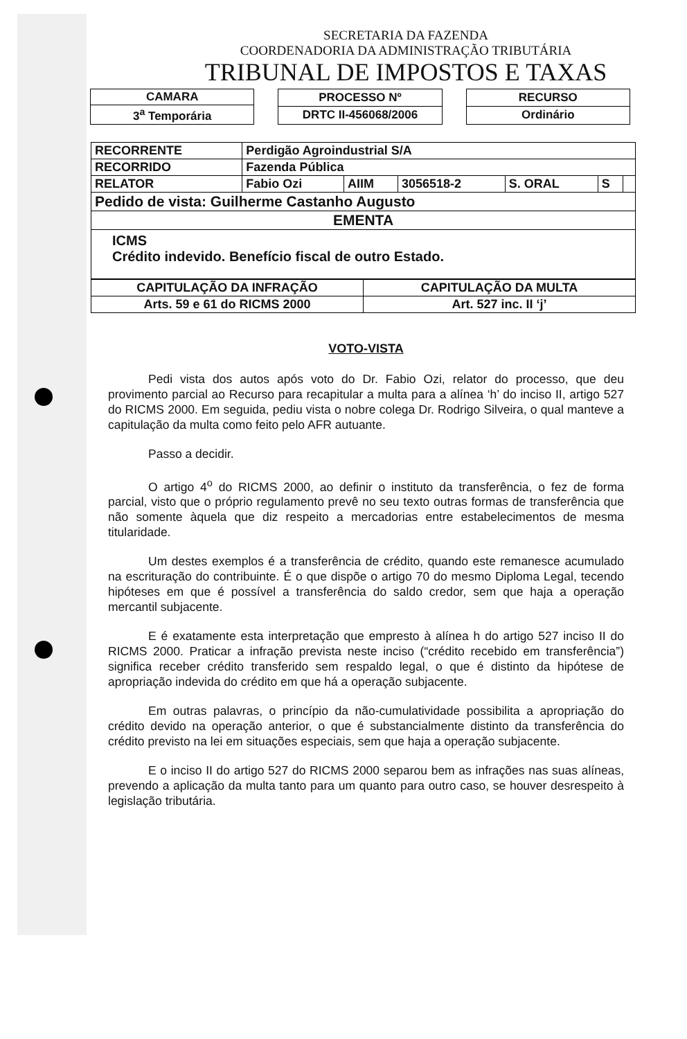SECRETARIA DA FAZENDA
COORDENADORIA DA ADMINISTRAÇÃO TRIBUTÁRIA
TRIBUNAL DE IMPOSTOS E TAXAS
| CAMARA |
| 3<sup>a</sup> Temporária |
| PROCESSO Nº |
| DRTC II-456068/2006 |
| RECURSO |
| Ordinário |
| RECORRENTE | Perdigão Agroindustrial S/A | | | | | |
| RECORRIDO | Fazenda Pública | | | | | |
| RELATOR | Fabio Ozi | AIIM | 3056518-2 | S. ORAL | S | |
| Pedido de vista: Guilherme Castanho Augusto | | | | | | |
| EMENTA | | | | | | |
| ICMS Crédito indevido. Benefício fiscal de outro Estado. | | | | | | |
| CAPITULAÇÃO DA INFRAÇÃO | CAPITULAÇÃO DA MULTA |
| Arts. 59 e 61 do RICMS 2000 | Art. 527 inc. II ‘j’ |
VOTO-VISTA
Pedi vista dos autos após voto do Dr. Fabio Ozi, relator do processo, que deu provimento parcial ao Recurso para recapitular a multa para a alínea ‘h’ do inciso II, artigo 527 do RICMS 2000. Em seguida, pediu vista o nobre colega Dr. Rodrigo Silveira, o qual manteve a capitulação da multa como feito pelo AFR autuante.
Passo a decidir.
O artigo 4<sup>o</sup> do RICMS 2000, ao definir o instituto da transferência, o fez de forma parcial, visto que o próprio regulamento prevê no seu texto outras formas de transferência que não somente àquela que diz respeito a mercadorias entre estabelecimentos de mesma titularidade.
Um destes exemplos é a transferência de crédito, quando este remanesce acumulado na escrituração do contribuinte. É o que dispõe o artigo 70 do mesmo Diploma Legal, tecendo hipóteses em que é possível a transferência do saldo credor, sem que haja a operação mercantil subjacente.
E é exatamente esta interpretação que empresto à alínea h do artigo 527 inciso II do RICMS 2000. Praticar a infração prevista neste inciso (“crédito recebido em transferência”) significa receber crédito transferido sem respaldo legal, o que é distinto da hipótese de apropriação indevida do crédito em que há a operação subjacente.
Em outras palavras, o princípio da não-cumulatividade possibilita a apropriação do crédito devido na operação anterior, o que é substancialmente distinto da transferência do crédito previsto na lei em situações especiais, sem que haja a operação subjacente.
E o inciso II do artigo 527 do RICMS 2000 separou bem as infrações nas suas alíneas, prevendo a aplicação da multa tanto para um quanto para outro caso, se houver desrespeito à legislação tributária.